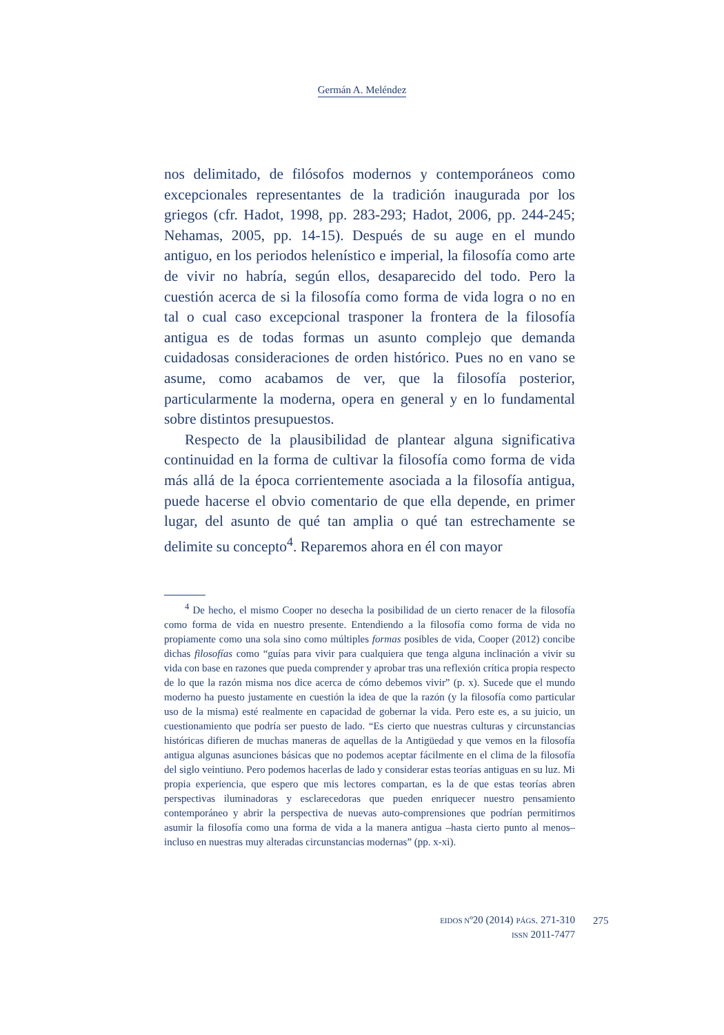Germán A. Meléndez
nos delimitado, de filósofos modernos y contemporáneos como excepcionales representantes de la tradición inaugurada por los griegos (cfr. Hadot, 1998, pp. 283-293; Hadot, 2006, pp. 244-245; Nehamas, 2005, pp. 14-15). Después de su auge en el mundo antiguo, en los periodos helenístico e imperial, la filosofía como arte de vivir no habría, según ellos, desaparecido del todo. Pero la cuestión acerca de si la filosofía como forma de vida logra o no en tal o cual caso excepcional trasponer la frontera de la filosofía antigua es de todas formas un asunto complejo que demanda cuidadosas consideraciones de orden histórico. Pues no en vano se asume, como acabamos de ver, que la filosofía posterior, particularmente la moderna, opera en general y en lo fundamental sobre distintos presupuestos.
Respecto de la plausibilidad de plantear alguna significativa continuidad en la forma de cultivar la filosofía como forma de vida más allá de la época corrientemente asociada a la filosofía antigua, puede hacerse el obvio comentario de que ella depende, en primer lugar, del asunto de qué tan amplia o qué tan estrechamente se delimite su concepto<sup>4</sup>. Reparemos ahora en él con mayor
<sup>4</sup> De hecho, el mismo Cooper no desecha la posibilidad de un cierto renacer de la filosofía como forma de vida en nuestro presente. Entendiendo a la filosofía como forma de vida no propiamente como una sola sino como múltiples formas posibles de vida, Cooper (2012) concibe dichas filosofías como “guías para vivir para cualquiera que tenga alguna inclinación a vivir su vida con base en razones que pueda comprender y aprobar tras una reflexión crítica propia respecto de lo que la razón misma nos dice acerca de cómo debemos vivir” (p. x). Sucede que el mundo moderno ha puesto justamente en cuestión la idea de que la razón (y la filosofía como particular uso de la misma) esté realmente en capacidad de gobernar la vida. Pero este es, a su juicio, un cuestionamiento que podría ser puesto de lado. “Es cierto que nuestras culturas y circunstancias históricas difieren de muchas maneras de aquellas de la Antigüedad y que vemos en la filosofía antigua algunas asunciones básicas que no podemos aceptar fácilmente en el clima de la filosofía del siglo veintiuno. Pero podemos hacerlas de lado y considerar estas teorías antiguas en su luz. Mi propia experiencia, que espero que mis lectores compartan, es la de que estas teorías abren perspectivas iluminadoras y esclarecedoras que pueden enriquecer nuestro pensamiento contemporáneo y abrir la perspectiva de nuevas auto-comprensiones que podrían permitirnos asumir la filosofía como una forma de vida a la manera antigua –hasta cierto punto al menos– incluso en nuestras muy alteradas circunstancias modernas” (pp. x-xi).
EIDOS Nº20 (2014) PÁGS. 271-310
ISSN 2011-7477
275